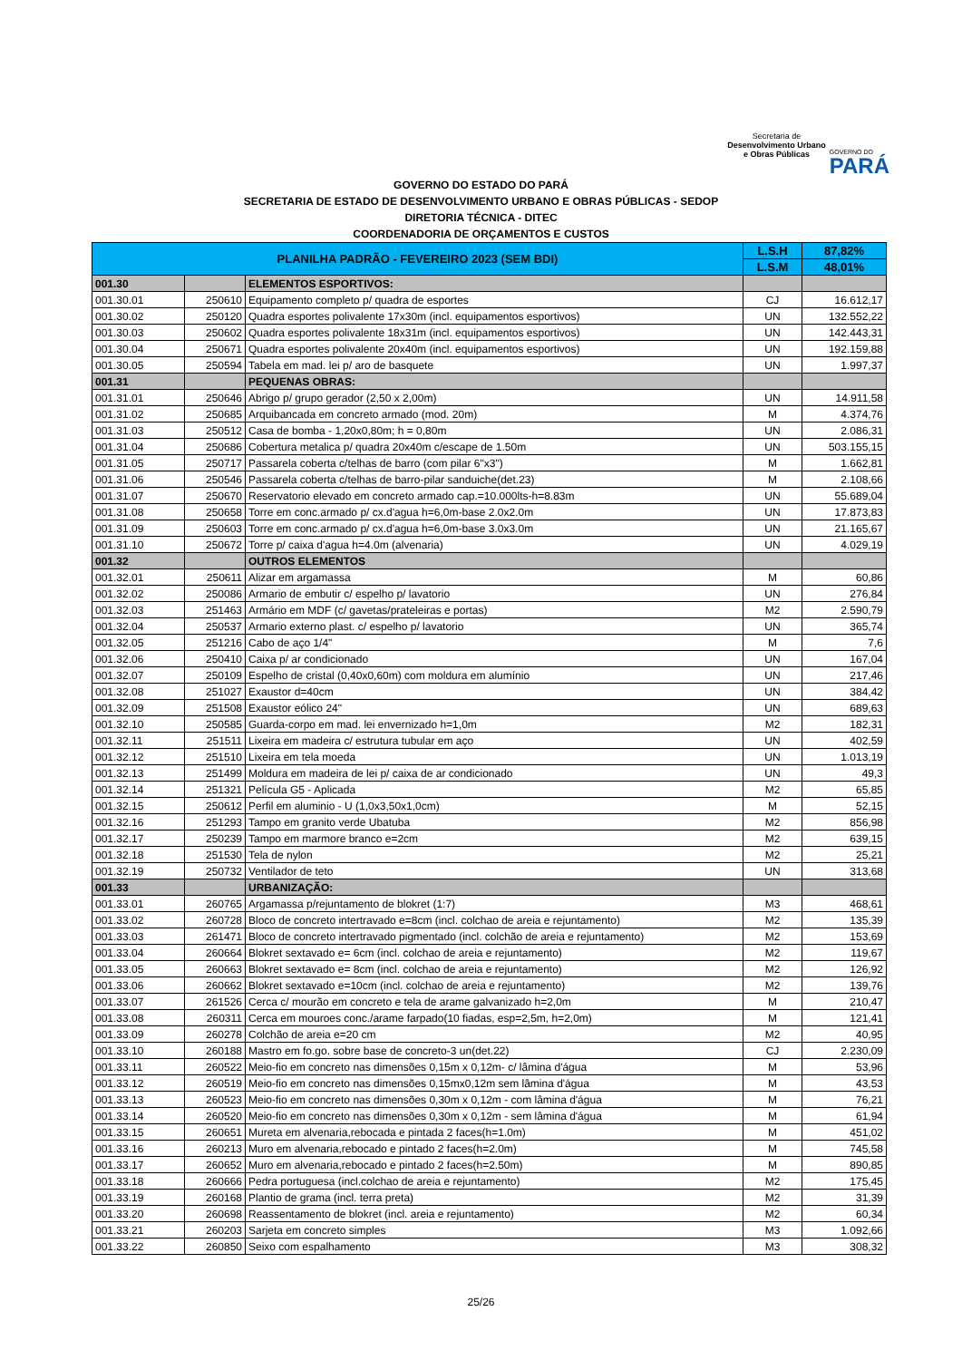Secretaria de
Desenvolvimento Urbano
e Obras Públicas
GOVERNO DO
PARÁ
GOVERNO DO ESTADO DO PARÁ
SECRETARIA DE ESTADO DE DESENVOLVIMENTO URBANO E OBRAS PÚBLICAS - SEDOP
DIRETORIA TÉCNICA - DITEC
COORDENADORIA DE ORÇAMENTOS E CUSTOS
| PLANILHA PADRÃO - FEVEREIRO 2023 (SEM BDI) | | | L.S.H | 87,82% |
| --- | --- | --- | --- | --- |
| | | | L.S.M | 48,01% |
| 001.30 | | ELEMENTOS ESPORTIVOS: | | |
| 001.30.01 | 250610 | Equipamento completo p/ quadra de esportes | CJ | 16.612,17 |
| 001.30.02 | 250120 | Quadra esportes polivalente 17x30m (incl. equipamentos esportivos) | UN | 132.552,22 |
| 001.30.03 | 250602 | Quadra esportes polivalente 18x31m (incl. equipamentos esportivos) | UN | 142.443,31 |
| 001.30.04 | 250671 | Quadra esportes polivalente 20x40m (incl. equipamentos esportivos) | UN | 192.159,88 |
| 001.30.05 | 250594 | Tabela em mad. lei p/ aro de basquete | UN | 1.997,37 |
| 001.31 | | PEQUENAS OBRAS: | | |
| 001.31.01 | 250646 | Abrigo p/ grupo gerador (2,50 x 2,00m) | UN | 14.911,58 |
| 001.31.02 | 250685 | Arquibancada em concreto armado (mod. 20m) | M | 4.374,76 |
| 001.31.03 | 250512 | Casa de bomba - 1,20x0,80m; h = 0,80m | UN | 2.086,31 |
| 001.31.04 | 250686 | Cobertura metalica p/ quadra 20x40m c/escape de 1.50m | UN | 503.155,15 |
| 001.31.05 | 250717 | Passarela coberta c/telhas de barro (com pilar 6"x3") | M | 1.662,81 |
| 001.31.06 | 250546 | Passarela coberta c/telhas de barro-pilar sanduiche(det.23) | M | 2.108,66 |
| 001.31.07 | 250670 | Reservatorio elevado em concreto armado cap.=10.000lts-h=8.83m | UN | 55.689,04 |
| 001.31.08 | 250658 | Torre em conc.armado p/ cx.d'agua h=6,0m-base 2.0x2.0m | UN | 17.873,83 |
| 001.31.09 | 250603 | Torre em conc.armado p/ cx.d'agua h=6,0m-base 3.0x3.0m | UN | 21.165,67 |
| 001.31.10 | 250672 | Torre p/ caixa d'agua h=4.0m (alvenaria) | UN | 4.029,19 |
| 001.32 | | OUTROS ELEMENTOS | | |
| 001.32.01 | 250611 | Alizar em argamassa | M | 60,86 |
| 001.32.02 | 250086 | Armario de embutir c/ espelho p/ lavatorio | UN | 276,84 |
| 001.32.03 | 251463 | Armário em MDF (c/ gavetas/prateleiras e portas) | M2 | 2.590,79 |
| 001.32.04 | 250537 | Armario externo plast. c/ espelho p/ lavatorio | UN | 365,74 |
| 001.32.05 | 251216 | Cabo de aço 1/4" | M | 7,6 |
| 001.32.06 | 250410 | Caixa p/ ar condicionado | UN | 167,04 |
| 001.32.07 | 250109 | Espelho de cristal (0,40x0,60m) com moldura em alumínio | UN | 217,46 |
| 001.32.08 | 251027 | Exaustor d=40cm | UN | 384,42 |
| 001.32.09 | 251508 | Exaustor eólico 24" | UN | 689,63 |
| 001.32.10 | 250585 | Guarda-corpo em mad. lei envernizado h=1,0m | M2 | 182,31 |
| 001.32.11 | 251511 | Lixeira em madeira c/ estrutura tubular em aço | UN | 402,59 |
| 001.32.12 | 251510 | Lixeira em tela moeda | UN | 1.013,19 |
| 001.32.13 | 251499 | Moldura em madeira de lei p/ caixa de ar condicionado | UN | 49,3 |
| 001.32.14 | 251321 | Película G5 - Aplicada | M2 | 65,85 |
| 001.32.15 | 250612 | Perfil em aluminio - U (1,0x3,50x1,0cm) | M | 52,15 |
| 001.32.16 | 251293 | Tampo em granito verde Ubatuba | M2 | 856,98 |
| 001.32.17 | 250239 | Tampo em marmore branco e=2cm | M2 | 639,15 |
| 001.32.18 | 251530 | Tela de nylon | M2 | 25,21 |
| 001.32.19 | 250732 | Ventilador de teto | UN | 313,68 |
| 001.33 | | URBANIZAÇÃO: | | |
| 001.33.01 | 260765 | Argamassa p/rejuntamento de blokret (1:7) | M3 | 468,61 |
| 001.33.02 | 260728 | Bloco de concreto intertravado e=8cm (incl. colchao de areia e rejuntamento) | M2 | 135,39 |
| 001.33.03 | 261471 | Bloco de concreto intertravado pigmentado (incl. colchão de areia e rejuntamento) | M2 | 153,69 |
| 001.33.04 | 260664 | Blokret sextavado e= 6cm (incl. colchao de areia e rejuntamento) | M2 | 119,67 |
| 001.33.05 | 260663 | Blokret sextavado e= 8cm (incl. colchao de areia e rejuntamento) | M2 | 126,92 |
| 001.33.06 | 260662 | Blokret sextavado e=10cm (incl. colchao de areia e rejuntamento) | M2 | 139,76 |
| 001.33.07 | 261526 | Cerca c/ mourão em concreto e tela de arame galvanizado h=2,0m | M | 210,47 |
| 001.33.08 | 260311 | Cerca em mouroes conc./arame farpado(10 fiadas, esp=2,5m, h=2,0m) | M | 121,41 |
| 001.33.09 | 260278 | Colchão de areia e=20 cm | M2 | 40,95 |
| 001.33.10 | 260188 | Mastro em fo.go. sobre base de concreto-3 un(det.22) | CJ | 2.230,09 |
| 001.33.11 | 260522 | Meio-fio em concreto nas dimensões 0,15m x 0,12m- c/ lâmina d'água | M | 53,96 |
| 001.33.12 | 260519 | Meio-fio em concreto nas dimensões 0,15mx0,12m sem lâmina d'água | M | 43,53 |
| 001.33.13 | 260523 | Meio-fio em concreto nas dimensões 0,30m x 0,12m - com lâmina d'água | M | 76,21 |
| 001.33.14 | 260520 | Meio-fio em concreto nas dimensões 0,30m x 0,12m - sem lâmina d'água | M | 61,94 |
| 001.33.15 | 260651 | Mureta em alvenaria,rebocada e pintada 2 faces(h=1.0m) | M | 451,02 |
| 001.33.16 | 260213 | Muro em alvenaria,rebocado e pintado 2 faces(h=2.0m) | M | 745,58 |
| 001.33.17 | 260652 | Muro em alvenaria,rebocado e pintado 2 faces(h=2.50m) | M | 890,85 |
| 001.33.18 | 260666 | Pedra portuguesa (incl.colchao de areia e rejuntamento) | M2 | 175,45 |
| 001.33.19 | 260168 | Plantio de grama (incl. terra preta) | M2 | 31,39 |
| 001.33.20 | 260698 | Reassentamento de blokret (incl. areia e rejuntamento) | M2 | 60,34 |
| 001.33.21 | 260203 | Sarjeta em concreto simples | M3 | 1.092,66 |
| 001.33.22 | 260850 | Seixo com espalhamento | M3 | 308,32 |
25/26